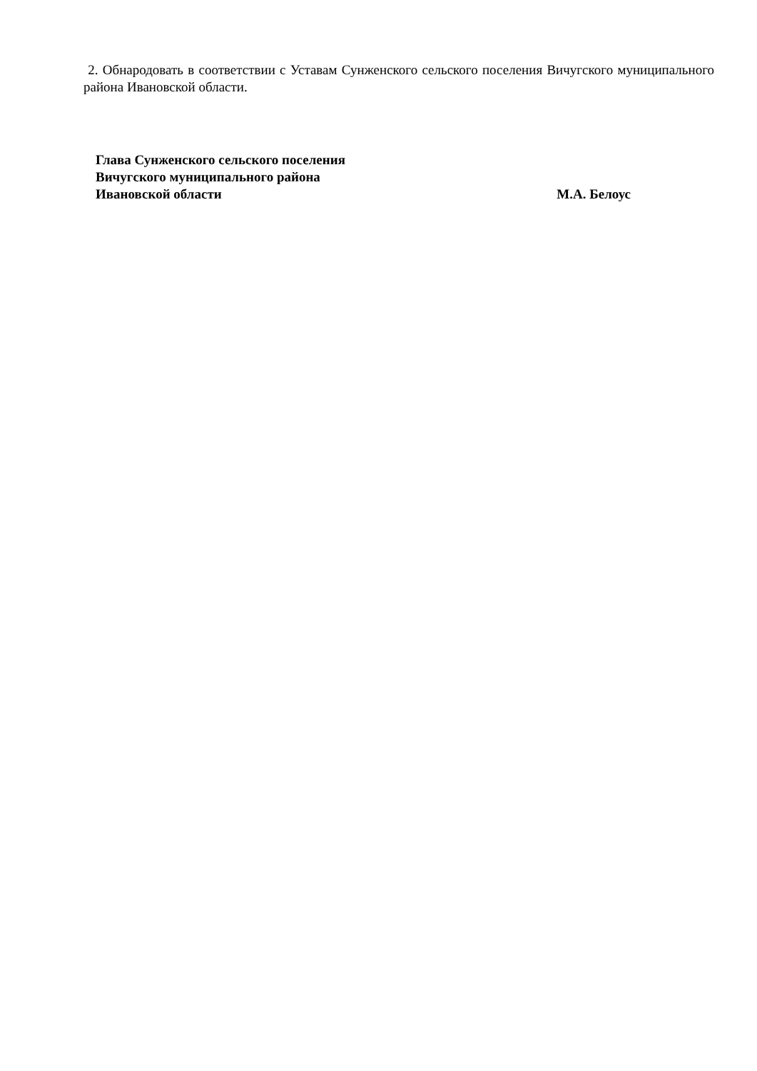2. Обнародовать в соответствии с Уставам Сунженского сельского поселения Вичугского муниципального района Ивановской области.
Глава Сунженского сельского поселения
Вичугского муниципального района
Ивановской области М.А. Белоус